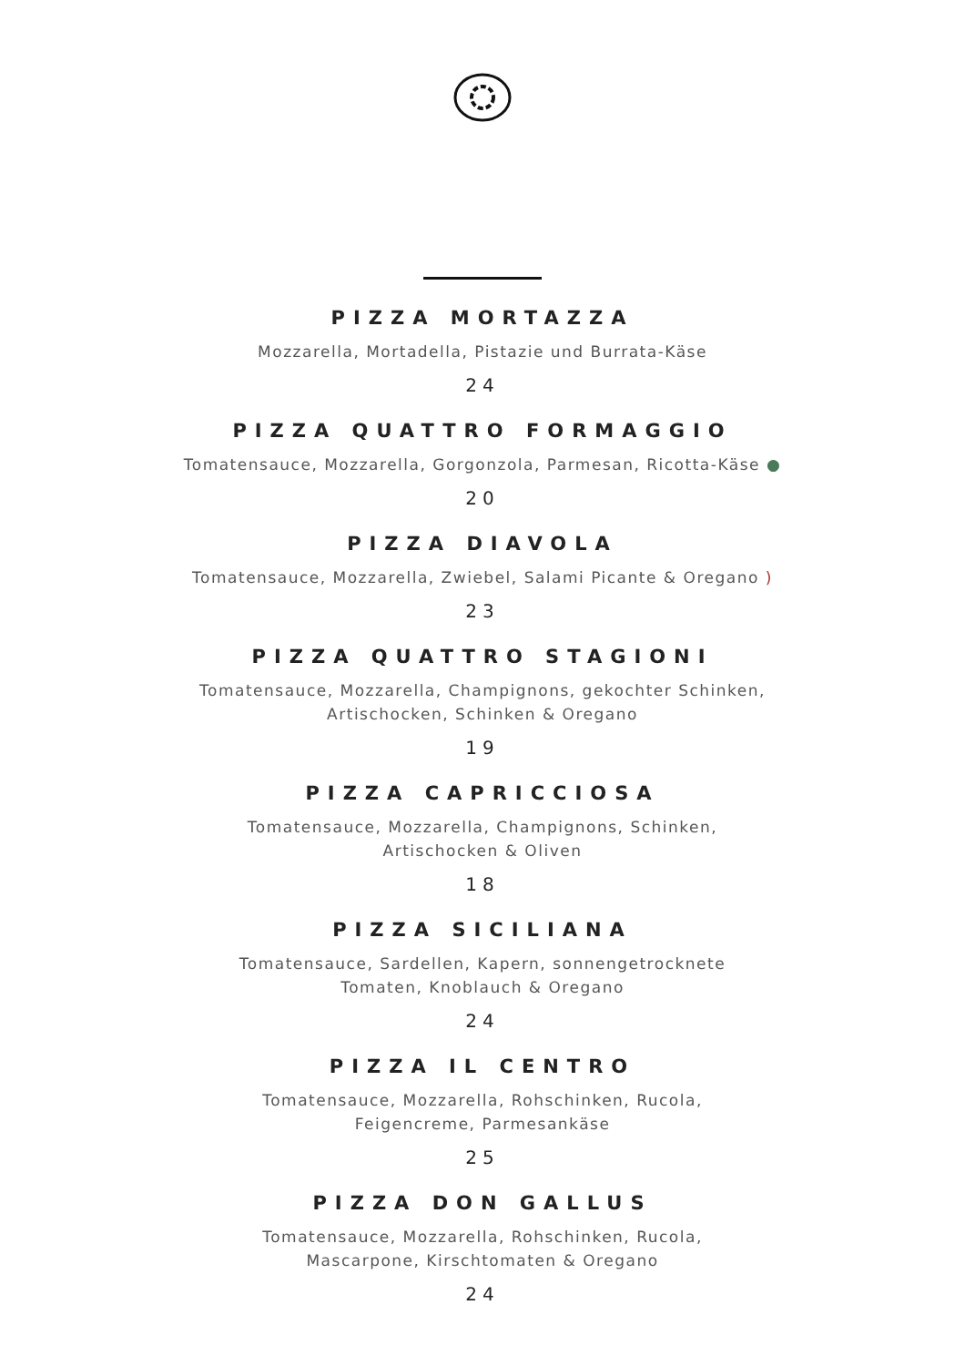PIZZA MORTAZZA
Mozzarella, Mortadella, Pistazie und Burrata-Käse
24
PIZZA QUATTRO FORMAGGIO
Tomatensauce, Mozzarella, Gorgonzola, Parmesan, Ricotta-Käse ●
20
PIZZA DIAVOLA
Tomatensauce, Mozzarella, Zwiebel, Salami Picante & Oregano )
23
PIZZA QUATTRO STAGIONI
Tomatensauce, Mozzarella, Champignons, gekochter Schinken,
Artischocken, Schinken & Oregano
19
PIZZA CAPRICCIOSA
Tomatensauce, Mozzarella, Champignons, Schinken,
Artischocken & Oliven
18
PIZZA SICILIANA
Tomatensauce, Sardellen, Kapern, sonnengetrocknete
Tomaten, Knoblauch & Oregano
24
PIZZA IL CENTRO
Tomatensauce, Mozzarella, Rohschinken, Rucola,
Feigencreme, Parmesankäse
25
PIZZA DON GALLUS
Tomatensauce, Mozzarella, Rohschinken, Rucola,
Mascarpone, Kirschtomaten & Oregano
24